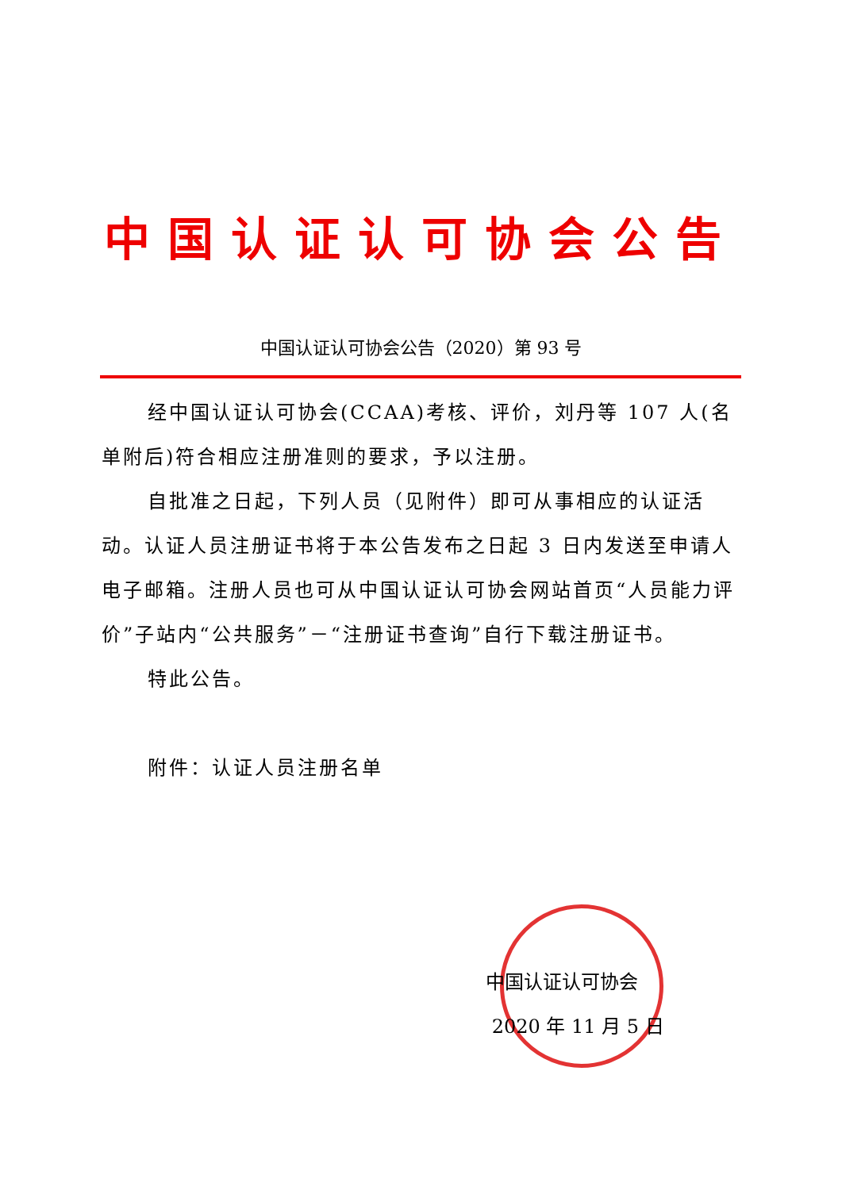中国认证认可协会公告
中国认证认可协会公告（2020）第 93 号
经中国认证认可协会(CCAA)考核、评价，刘丹等 107 人(名单附后)符合相应注册准则的要求，予以注册。
自批准之日起，下列人员（见附件）即可从事相应的认证活动。认证人员注册证书将于本公告发布之日起 3 日内发送至申请人电子邮箱。注册人员也可从中国认证认可协会网站首页“人员能力评价”子站内“公共服务”－“注册证书查询”自行下载注册证书。
特此公告。
附件：认证人员注册名单
中国认证认可协会
2020 年 11 月 5 日